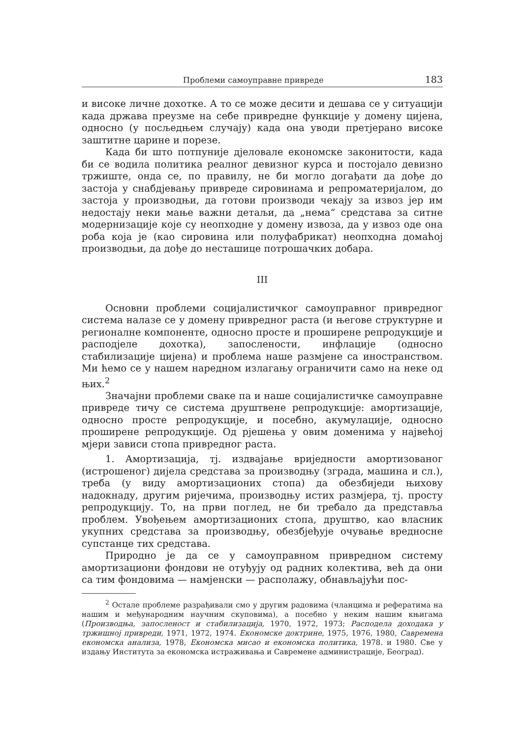Проблеми самоуправне привреде 183
и високе личне дохотке. А то се може десити и дешава се у ситуацији када држава преузме на себе привредне функције у домену цијена, односно (у посљедњем случају) када она уводи претјерано високе заштитне царине и порезе.
Када би што потпуније дјеловале економске законитости, када би се водила политика реалног девизног курса и постојало девизно тржиште, онда се, по правилу, не би могло догађати да дође до застоја у снабдјевању привреде сировинама и репроматеријалом, до застоја у производњи, да готови производи чекају за извоз јер им недостају неки мање важни детаљи, да „нема“ средстава за ситне модернизације које су неопходне у домену извоза, да у извоз оде она роба која је (као сировина или полуфабрикат) неопходна домаћој производњи, да дође до несташице потрошачких добара.
III
Основни проблеми социјалистичког самоуправног привредног система налазе се у домену привредног раста (и његове структурне и регионалне компоненте, односно просте и проширене репродукције и расподјеле дохотка), запослености, инфлације (односно стабилизације цијена) и проблема наше размјене са иностранством. Ми ћемо се у нашем наредном излагању ограничити само на неке од њих.<sup>2</sup>
Значајни проблеми сваке па и наше социјалистичке самоуправне привреде тичу се система друштвене репродукције: амортизације, односно просте репродукције, и посебно, акумулације, односно проширене репродукције. Од рјешења у овим доменима у највећој мјери зависи стопа привредног раста.
1. Амортизација, тј. издвајање вриједности амортизованог (истрошеног) дијела средстава за производњу (зграда, машина и сл.), треба (у виду амортизационих стопа) да обезбиједи њихову надокнаду, другим ријечима, производњу истих размјера, тј. просту репродукцију. То, на први поглед, не би требало да представља проблем. Увођењем амортизационих стопа, друштво, као власник укупних средстава за производњу, обезбјеђује очување вредносне супстанце тих средстава.
Природно је да се у самоуправном привредном систему амортизациони фондови не отуђују од радних колектива, већ да они са тим фондовима — намјенски — располажу, обнављајући пос-
<sup>2</sup> Остале проблеме разрађивали смо у другим радовима (чланцима и рефератима на нашим и међународним научним скуповима), а посебно у неким нашим књигама (Производња, запосленост и стабилизација, 1970, 1972, 1973; Расподела доходака у тржишној привреди, 1971, 1972, 1974. Економске доктрине, 1975, 1976, 1980, Савремена економска анализа, 1978, Економска мисао и економска политика, 1978. и 1980. Све у издању Института за економска истраживања и Савремене администрације, Београд).